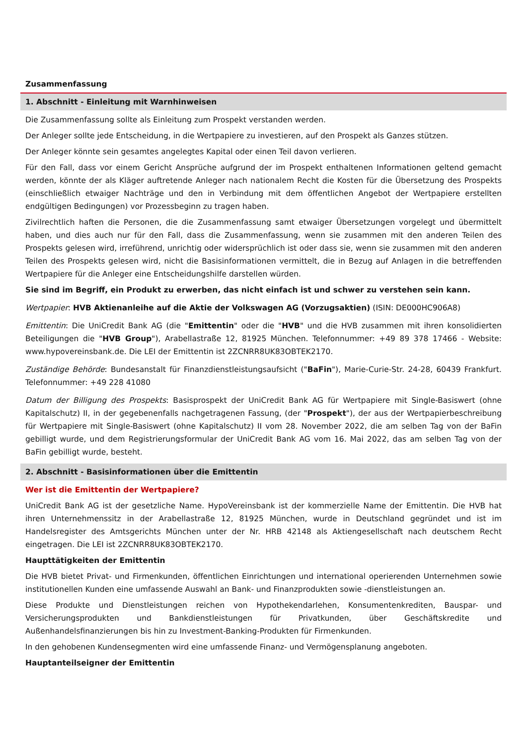Zusammenfassung
1. Abschnitt - Einleitung mit Warnhinweisen
Die Zusammenfassung sollte als Einleitung zum Prospekt verstanden werden.
Der Anleger sollte jede Entscheidung, in die Wertpapiere zu investieren, auf den Prospekt als Ganzes stützen.
Der Anleger könnte sein gesamtes angelegtes Kapital oder einen Teil davon verlieren.
Für den Fall, dass vor einem Gericht Ansprüche aufgrund der im Prospekt enthaltenen Informationen geltend gemacht werden, könnte der als Kläger auftretende Anleger nach nationalem Recht die Kosten für die Übersetzung des Prospekts (einschließlich etwaiger Nachträge und den in Verbindung mit dem öffentlichen Angebot der Wertpapiere erstellten endgültigen Bedingungen) vor Prozessbeginn zu tragen haben.
Zivilrechtlich haften die Personen, die die Zusammenfassung samt etwaiger Übersetzungen vorgelegt und übermittelt haben, und dies auch nur für den Fall, dass die Zusammenfassung, wenn sie zusammen mit den anderen Teilen des Prospekts gelesen wird, irreführend, unrichtig oder widersprüchlich ist oder dass sie, wenn sie zusammen mit den anderen Teilen des Prospekts gelesen wird, nicht die Basisinformationen vermittelt, die in Bezug auf Anlagen in die betreffenden Wertpapiere für die Anleger eine Entscheidungshilfe darstellen würden.
Sie sind im Begriff, ein Produkt zu erwerben, das nicht einfach ist und schwer zu verstehen sein kann.
Wertpapier: HVB Aktienanleihe auf die Aktie der Volkswagen AG (Vorzugsaktien) (ISIN: DE000HC906A8)
Emittentin: Die UniCredit Bank AG (die "Emittentin" oder die "HVB" und die HVB zusammen mit ihren konsolidierten Beteiligungen die "HVB Group"), Arabellastraße 12, 81925 München. Telefonnummer: +49 89 378 17466 - Website: www.hypovereinsbank.de. Die LEI der Emittentin ist 2ZCNRR8UK83OBTEK2170.
Zuständige Behörde: Bundesanstalt für Finanzdienstleistungsaufsicht ("BaFin"), Marie-Curie-Str. 24-28, 60439 Frankfurt. Telefonnummer: +49 228 41080
Datum der Billigung des Prospekts: Basisprospekt der UniCredit Bank AG für Wertpapiere mit Single-Basiswert (ohne Kapitalschutz) II, in der gegebenenfalls nachgetragenen Fassung, (der "Prospekt"), der aus der Wertpapierbeschreibung für Wertpapiere mit Single-Basiswert (ohne Kapitalschutz) II vom 28. November 2022, die am selben Tag von der BaFin gebilligt wurde, und dem Registrierungsformular der UniCredit Bank AG vom 16. Mai 2022, das am selben Tag von der BaFin gebilligt wurde, besteht.
2. Abschnitt - Basisinformationen über die Emittentin
Wer ist die Emittentin der Wertpapiere?
UniCredit Bank AG ist der gesetzliche Name. HypoVereinsbank ist der kommerzielle Name der Emittentin. Die HVB hat ihren Unternehmenssitz in der Arabellastraße 12, 81925 München, wurde in Deutschland gegründet und ist im Handelsregister des Amtsgerichts München unter der Nr. HRB 42148 als Aktiengesellschaft nach deutschem Recht eingetragen. Die LEI ist 2ZCNRR8UK83OBTEK2170.
Haupttätigkeiten der Emittentin
Die HVB bietet Privat- und Firmenkunden, öffentlichen Einrichtungen und international operierenden Unternehmen sowie institutionellen Kunden eine umfassende Auswahl an Bank- und Finanzprodukten sowie -dienstleistungen an.
Diese Produkte und Dienstleistungen reichen von Hypothekendarlehen, Konsumentenkrediten, Bauspar- und Versicherungsprodukten und Bankdienstleistungen für Privatkunden, über Geschäftskredite und Außenhandelsfinanzierungen bis hin zu Investment-Banking-Produkten für Firmenkunden.
In den gehobenen Kundensegmenten wird eine umfassende Finanz- und Vermögensplanung angeboten.
Hauptanteilseigner der Emittentin